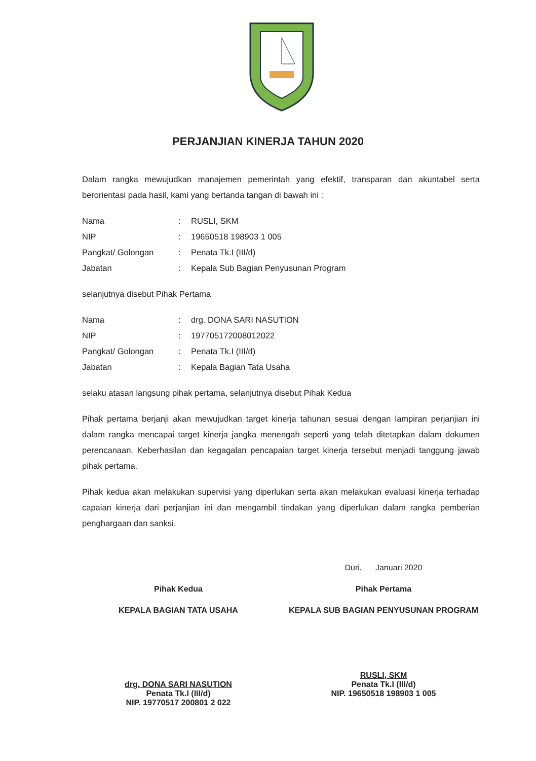PERJANJIAN KINERJA TAHUN 2020
Dalam rangka mewujudkan manajemen pemerintah yang efektif, transparan dan akuntabel serta berorientasi pada hasil, kami yang bertanda tangan di bawah ini :
| Nama | : | RUSLI, SKM |
| NIP | : | 19650518 198903 1 005 |
| Pangkat/ Golongan | : | Penata Tk.I (III/d) |
| Jabatan | : | Kepala Sub Bagian Penyusunan Program |
selanjutnya disebut Pihak Pertama
| Nama | : | drg. DONA SARI NASUTION |
| NIP | : | 197705172008012022 |
| Pangkat/ Golongan | : | Penata Tk.I (III/d) |
| Jabatan | : | Kepala Bagian Tata Usaha |
selaku atasan langsung pihak pertama, selanjutnya disebut Pihak Kedua
Pihak pertama berjanji akan mewujudkan target kinerja tahunan sesuai dengan lampiran perjanjian ini dalam rangka mencapai target kinerja jangka menengah seperti yang telah ditetapkan dalam dokumen perencanaan. Keberhasilan dan kegagalan pencapaian target kinerja tersebut menjadi tanggung jawab pihak pertama.
Pihak kedua akan melakukan supervisi yang diperlukan serta akan melakukan evaluasi kinerja terhadap capaian kinerja dari perjanjian ini dan mengambil tindakan yang diperlukan dalam rangka pemberian penghargaan dan sanksi.
Pihak Kedua
KEPALA BAGIAN TATA USAHA
drg. DONA SARI NASUTION
Penata Tk.I (III/d)
NIP. 19770517 200801 2 022
Duri, Januari 2020
Pihak Pertama
KEPALA SUB BAGIAN PENYUSUNAN PROGRAM
RUSLI, SKM
Penata Tk.I (III/d)
NIP. 19650518 198903 1 005